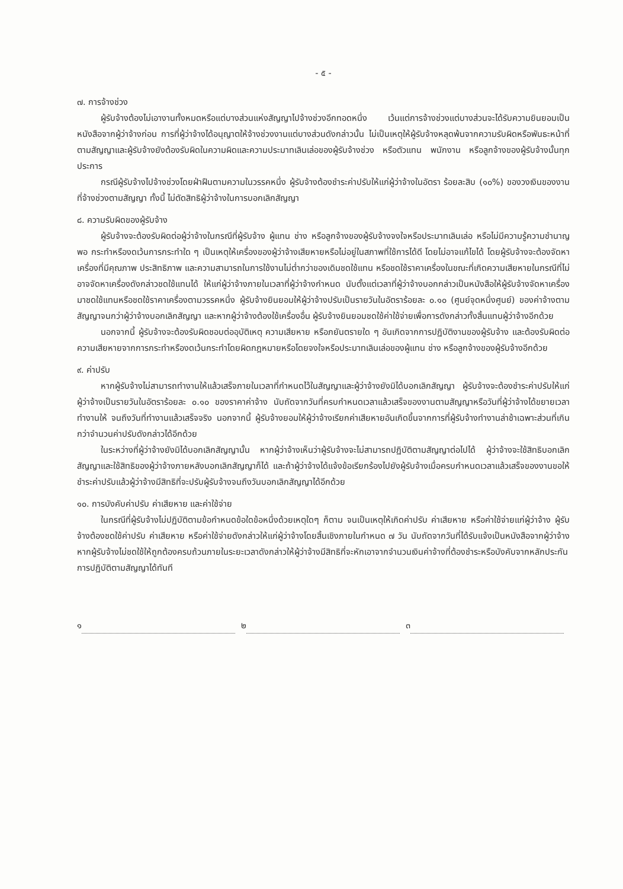- ๕ -
๗. การจ้างช่วง
ผู้รับจ้างต้องไม่เอางานทั้งหมดหรือแต่บางส่วนแห่งสัญญาไปจ้างช่วงอีกทอดหนึ่ง เว้นแต่การจ้างช่วงแต่บางส่วนจะได้รับความยินยอมเป็นหนังสือจากผู้ว่าจ้างก่อน การที่ผู้ว่าจ้างได้อนุญาตให้จ้างช่วงงานแต่บางส่วนดังกล่าวนั้น ไม่เป็นเหตุให้ผู้รับจ้างหลุดพ้นจากความรับผิดหรือพันธะหน้าที่ตามสัญญาและผู้รับจ้างยังต้องรับผิดในความผิดและความประมาทเลินเล่อของผู้รับจ้างช่วง หรือตัวแทน พนักงาน หรือลูกจ้างของผู้รับจ้างนั้นทุกประการ
กรณีผู้รับจ้างไปจ้างช่วงโดยฝ่าฝืนตามความในวรรคหนึ่ง ผู้รับจ้างต้องชำระค่าปรับให้แก่ผู้ว่าจ้างในอัตรา ร้อยละสิบ (๑๐%) ของวงเงินของงานที่จ้างช่วงตามสัญญา ทั้งนี้ ไม่ตัดสิทธิผู้ว่าจ้างในการบอกเลิกสัญญา
๘. ความรับผิดของผู้รับจ้าง
ผู้รับจ้างจะต้องรับผิดต่อผู้ว่าจ้างในกรณีที่ผู้รับจ้าง ผู้แทน ช่าง หรือลูกจ้างของผู้รับจ้างจงใจหรือประมาทเลินเล่อ หรือไม่มีความรู้ความชำนาญพอ กระทำหรืองดเว้นการกระทำใด ๆ เป็นเหตุให้เครื่องของผู้ว่าจ้างเสียหายหรือไม่อยู่ในสภาพที่ใช้การได้ดี โดยไม่อาจแก้ไขได้ โดยผู้รับจ้างจะต้องจัดหาเครื่องที่มีคุณภาพ ประสิทธิภาพ และความสามารถในการใช้งานไม่ต่ำกว่าของเดิมชดใช้แทน หรือชดใช้ราคาเครื่องในขณะที่เกิดความเสียหายในกรณีที่ไม่อาจจัดหาเครื่องดังกล่าวชดใช้แทนได้ ให้แก่ผู้ว่าจ้างภายในเวลาที่ผู้ว่าจ้างกำหนด นับตั้งแต่เวลาที่ผู้ว่าจ้างบอกกล่าวเป็นหนังสือให้ผู้รับจ้างจัดหาเครื่องมาชดใช้แทนหรือชดใช้ราคาเครื่องตามวรรคหนึ่ง ผู้รับจ้างยินยอมให้ผู้ว่าจ้างปรับเป็นรายวันในอัตราร้อยละ ๐.๑๐ (ศูนย์จุดหนึ่งศูนย์) ของค่าจ้างตามสัญญาจนกว่าผู้ว่าจ้างบอกเลิกสัญญา และหากผู้ว่าจ้างต้องใช้เครื่องอื่น ผู้รับจ้างยินยอมชดใช้ค่าใช้จ่ายเพื่อการดังกล่าวทั้งสิ้นแทนผู้ว่าจ้างอีกด้วย
นอกจากนี้ ผู้รับจ้างจะต้องรับผิดชอบต่ออุบัติเหตุ ความเสียหาย หรือภยันตรายใด ๆ อันเกิดจากการปฏิบัติงานของผู้รับจ้าง และต้องรับผิดต่อความเสียหายจากการกระทำหรืองดเว้นกระทำโดยผิดกฎหมายหรือโดยจงใจหรือประมาทเลินเล่อของผู้แทน ช่าง หรือลูกจ้างของผู้รับจ้างอีกด้วย
๙. ค่าปรับ
หากผู้รับจ้างไม่สามารถทำงานให้แล้วเสร็จภายในเวลาที่กำหนดไว้ในสัญญาและผู้ว่าจ้างยังมิได้บอกเลิกสัญญา ผู้รับจ้างจะต้องชำระค่าปรับให้แก่ผู้ว่าจ้างเป็นรายวันในอัตราร้อยละ ๐.๑๐ ของราคาค่าจ้าง นับถัดจากวันที่ครบกำหนดเวลาแล้วเสร็จของงานตามสัญญาหรือวันที่ผู้ว่าจ้างได้ขยายเวลาทำงานให้ จนถึงวันที่ทำงานแล้วเสร็จจริง นอกจากนี้ ผู้รับจ้างยอมให้ผู้ว่าจ้างเรียกค่าเสียหายอันเกิดขึ้นจากการที่ผู้รับจ้างทำงานล่าช้าเฉพาะส่วนที่เกินกว่าจำนวนค่าปรับดังกล่าวได้อีกด้วย
ในระหว่างที่ผู้ว่าจ้างยังมิได้บอกเลิกสัญญานั้น หากผู้ว่าจ้างเห็นว่าผู้รับจ้างจะไม่สามารถปฏิบัติตามสัญญาต่อไปได้ ผู้ว่าจ้างจะใช้สิทธิบอกเลิกสัญญาและใช้สิทธิของผู้ว่าจ้างภายหลังบอกเลิกสัญญาก็ได้ และถ้าผู้ว่าจ้างได้แจ้งข้อเรียกร้องไปยังผู้รับจ้างเมื่อครบกำหนดเวลาแล้วเสร็จของงานขอให้ชำระค่าปรับแล้วผู้ว่าจ้างมีสิทธิที่จะปรับผู้รับจ้างจนถึงวันบอกเลิกสัญญาได้อีกด้วย
๑๐. การบังคับค่าปรับ ค่าเสียหาย และค่าใช้จ่าย
ในกรณีที่ผู้รับจ้างไม่ปฏิบัติตามข้อกำหนดข้อใดข้อหนึ่งด้วยเหตุใดๆ ก็ตาม จนเป็นเหตุให้เกิดค่าปรับ ค่าเสียหาย หรือค่าใช้จ่ายแก่ผู้ว่าจ้าง ผู้รับจ้างต้องชดใช้ค่าปรับ ค่าเสียหาย หรือค่าใช้จ่ายดังกล่าวให้แก่ผู้ว่าจ้างโดยสิ้นเชิงภายในกำหนด ๗ วัน นับถัดจากวันที่ได้รับแจ้งเป็นหนังสือจากผู้ว่าจ้าง หากผู้รับจ้างไม่ชดใช้ให้ถูกต้องครบถ้วนภายในระยะเวลาดังกล่าวให้ผู้ว่าจ้างมีสิทธิที่จะหักเอาจากจำนวนเงินค่าจ้างที่ต้องชำระหรือบังคับจากหลักประกันการปฏิบัติตามสัญญาได้ทันที
๑ ๒ ๓